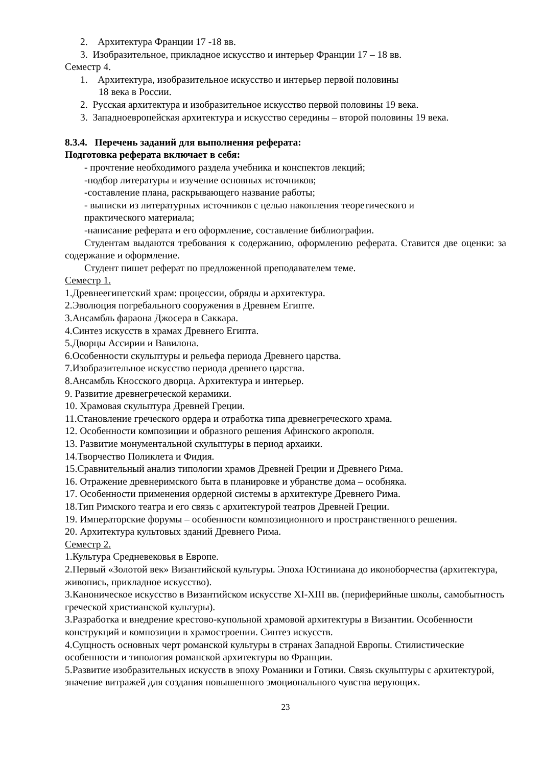2. Архитектура Франции 17 -18 вв.
3. Изобразительное, прикладное искусство и интерьер Франции 17 – 18 вв.
Семестр 4.
1. Архитектура, изобразительное искусство и интерьер первой половины
18 века в России.
2. Русская архитектура и изобразительное искусство первой половины 19 века.
3. Западноевропейская архитектура и искусство середины – второй половины 19 века.
8.3.4. Перечень заданий для выполнения реферата:
Подготовка реферата включает в себя:
- прочтение необходимого раздела учебника и конспектов лекций;
-подбор литературы и изучение основных источников;
-составление плана, раскрывающего название работы;
- выписки из литературных источников с целью накопления теоретического и
практического материала;
-написание реферата и его оформление, составление библиографии.
Студентам выдаются требования к содержанию, оформлению реферата. Ставится две оценки: за содержание и оформление.
Студент пишет реферат по предложенной преподавателем теме.
Семестр 1.
1.Древнеегипетский храм: процессии, обряды и архитектура.
2.Эволюция погребального сооружения в Древнем Египте.
3.Ансамбль фараона Джосера в Саккара.
4.Синтез искусств в храмах Древнего Египта.
5.Дворцы Ассирии и Вавилона.
6.Особенности скульптуры и рельефа периода Древнего царства.
7.Изобразительное искусство периода древнего царства.
8.Ансамбль Кносского дворца. Архитектура и интерьер.
9. Развитие древнегреческой керамики.
10. Храмовая скульптура Древней Греции.
11.Становление греческого ордера и отработка типа древнегреческого храма.
12. Особенности композиции и образного решения Афинского акрополя.
13. Развитие монументальной скульптуры в период архаики.
14.Творчество Поликлета и Фидия.
15.Сравнительный анализ типологии храмов Древней Греции и Древнего Рима.
16. Отражение древнеримского быта в планировке и убранстве дома – особняка.
17. Особенности применения ордерной системы в архитектуре Древнего Рима.
18.Тип Римского театра и его связь с архитектурой театров Древней Греции.
19. Императорские форумы – особенности композиционного и пространственного решения.
20. Архитектура культовых зданий Древнего Рима.
Семестр 2.
1.Культура Средневековья в Европе.
2.Первый «Золотой век» Византийской культуры. Эпоха Юстиниана до иконоборчества (архитектура, живопись, прикладное искусство).
3.Каноническое искусство в Византийском искусстве XI-XIII вв. (периферийные школы, самобытность греческой христианской культуры).
3.Разработка и внедрение крестово-купольной храмовой архитектуры в Византии. Особенности конструкций и композиции в храмостроении. Синтез искусств.
4.Сущность основных черт романской культуры в странах Западной Европы. Стилистические особенности и типология романской архитектуры во Франции.
5.Развитие изобразительных искусств в эпоху Романики и Готики. Связь скульптуры с архитектурой, значение витражей для создания повышенного эмоционального чувства верующих.
23